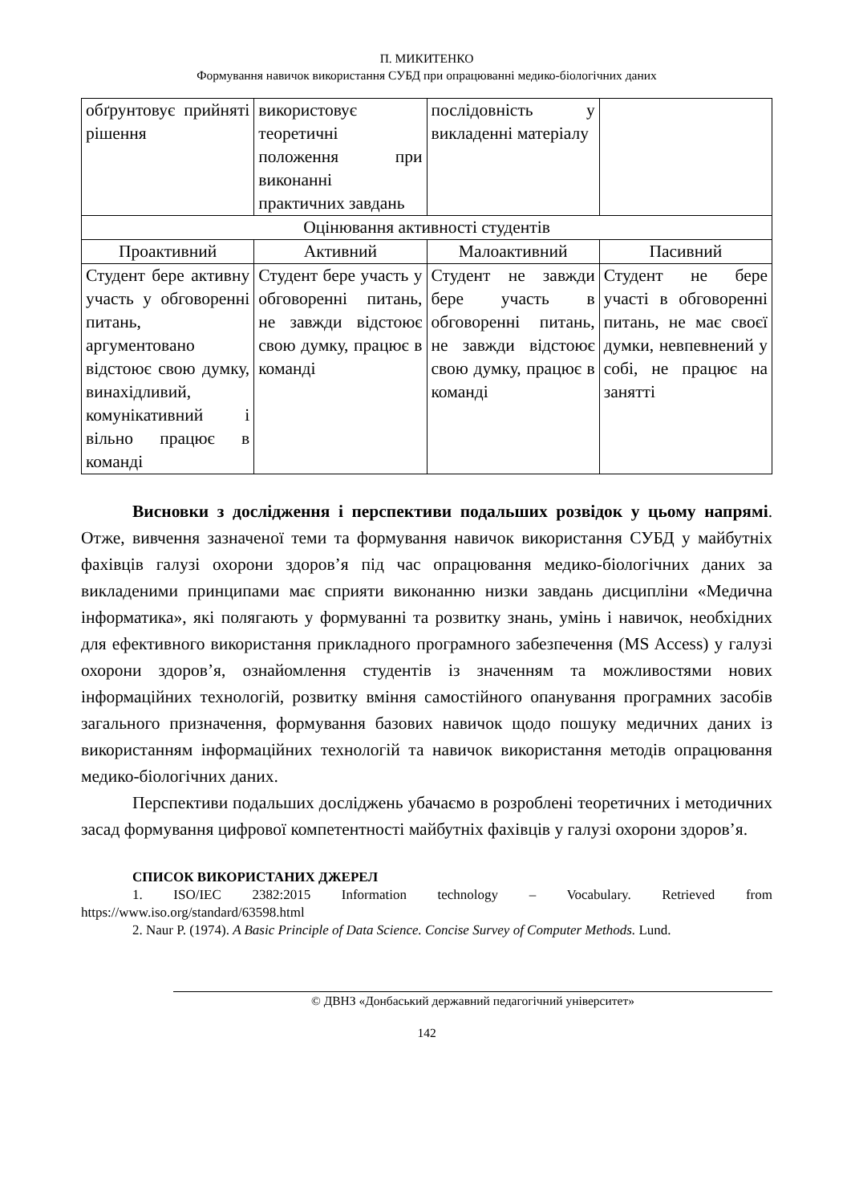П. МИКИТЕНКО
Формування навичок використання СУБД при опрацюванні медико-біологічних даних
| обґрунтовує прийняті рішення | використовує теоретичні положення при виконанні практичних завдань | послідовність у викладенні матеріалу | |
| Оцінювання активності студентів | | | |
| Проактивний | Активний | Малоактивний | Пасивний |
| Студент бере активну участь у обговоренні питань, аргументовано відстоює свою думку, винахідливий, комунікативний і вільно працює в команді | Студент бере участь у обговоренні питань, не завжди відстоює свою думку, працює в команді | Студент не завжди бере участь в обговоренні питань, не завжди відстоює свою думку, працює в команді | Студент не бере участі в обговоренні питань, не має своєї думки, невпевнений у собі, не працює на занятті |
Висновки з дослідження і перспективи подальших розвідок у цьому напрямі. Отже, вивчення зазначеної теми та формування навичок використання СУБД у майбутніх фахівців галузі охорони здоров’я під час опрацювання медико-біологічних даних за викладеними принципами має сприяти виконанню низки завдань дисципліни «Медична інформатика», які полягають у формуванні та розвитку знань, умінь і навичок, необхідних для ефективного використання прикладного програмного забезпечення (MS Access) у галузі охорони здоров’я, ознайомлення студентів із значенням та можливостями нових інформаційних технологій, розвитку вміння самостійного опанування програмних засобів загального призначення, формування базових навичок щодо пошуку медичних даних із використанням інформаційних технологій та навичок використання методів опрацювання медико-біологічних даних.
Перспективи подальших досліджень убачаємо в розроблені теоретичних і методичних засад формування цифрової компетентності майбутніх фахівців у галузі охорони здоров’я.
СПИСОК ВИКОРИСТАНИХ ДЖЕРЕЛ
1. ISO/IEC 2382:2015 Information technology – Vocabulary. Retrieved from https://www.iso.org/standard/63598.html
2. Naur P. (1974). A Basic Principle of Data Science. Concise Survey of Computer Methods. Lund.
© ДВНЗ «Донбаський державний педагогічний університет»
142